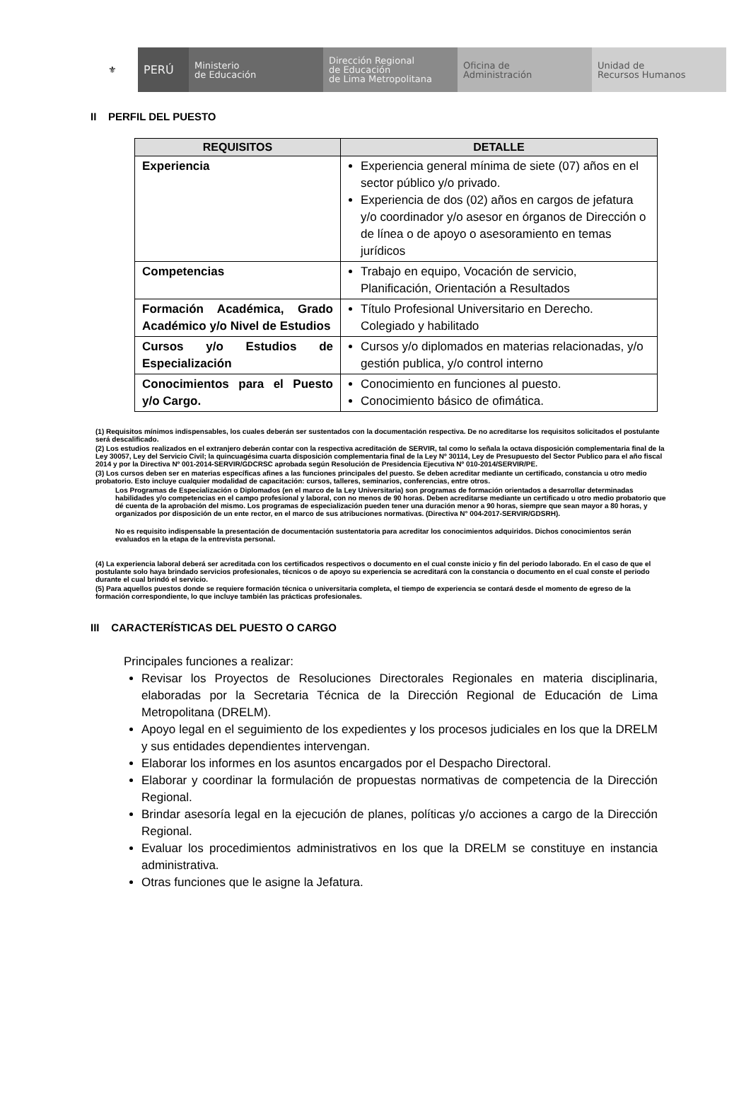⚜
PERÚ
Ministerio
de Educación
Dirección Regional
de Educación
de Lima Metropolitana
Oficina de
Administración
Unidad de
Recursos Humanos
II PERFIL DEL PUESTO
| REQUISITOS | DETALLE |
| --- | --- |
| Experiencia | Experiencia general mínima de siete (07) años en el sector público y/o privado. Experiencia de dos (02) años en cargos de jefatura y/o coordinador y/o asesor en órganos de Dirección o de línea o de apoyo o asesoramiento en temas jurídicos |
| Competencias | Trabajo en equipo, Vocación de servicio, Planificación, Orientación a Resultados |
| Formación Académica, Grado Académico y/o Nivel de Estudios | Título Profesional Universitario en Derecho. Colegiado y habilitado |
| Cursos y/o Estudios de Especialización | Cursos y/o diplomados en materias relacionadas, y/o gestión publica, y/o control interno |
| Conocimientos para el Puesto y/o Cargo. | Conocimiento en funciones al puesto. Conocimiento básico de ofimática. |
(1) Requisitos mínimos indispensables, los cuales deberán ser sustentados con la documentación respectiva. De no acreditarse los requisitos solicitados el postulante será descalificado.
(2) Los estudios realizados en el extranjero deberán contar con la respectiva acreditación de SERVIR, tal como lo señala la octava disposición complementaria final de la Ley 30057, Ley del Servicio Civil; la quincuagésima cuarta disposición complementaria final de la Ley Nº 30114, Ley de Presupuesto del Sector Publico para el año fiscal 2014 y por la Directiva Nº 001-2014-SERVIR/GDCRSC aprobada según Resolución de Presidencia Ejecutiva Nº 010-2014/SERVIR/PE.
(3) Los cursos deben ser en materias específicas afines a las funciones principales del puesto. Se deben acreditar mediante un certificado, constancia u otro medio probatorio. Esto incluye cualquier modalidad de capacitación: cursos, talleres, seminarios, conferencias, entre otros.
Los Programas de Especialización o Diplomados (en el marco de la Ley Universitaria) son programas de formación orientados a desarrollar determinadas habilidades y/o competencias en el campo profesional y laboral, con no menos de 90 horas. Deben acreditarse mediante un certificado u otro medio probatorio que dé cuenta de la aprobación del mismo. Los programas de especialización pueden tener una duración menor a 90 horas, siempre que sean mayor a 80 horas, y organizados por disposición de un ente rector, en el marco de sus atribuciones normativas. (Directiva N° 004-2017-SERVIR/GDSRH).
No es requisito indispensable la presentación de documentación sustentatoria para acreditar los conocimientos adquiridos. Dichos conocimientos serán evaluados en la etapa de la entrevista personal.
(4) La experiencia laboral deberá ser acreditada con los certificados respectivos o documento en el cual conste inicio y fin del periodo laborado. En el caso de que el postulante solo haya brindado servicios profesionales, técnicos o de apoyo su experiencia se acreditará con la constancia o documento en el cual conste el periodo durante el cual brindó el servicio.
(5) Para aquellos puestos donde se requiere formación técnica o universitaria completa, el tiempo de experiencia se contará desde el momento de egreso de la formación correspondiente, lo que incluye también las prácticas profesionales.
III CARACTERÍSTICAS DEL PUESTO O CARGO
Principales funciones a realizar:
Revisar los Proyectos de Resoluciones Directorales Regionales en materia disciplinaria, elaboradas por la Secretaria Técnica de la Dirección Regional de Educación de Lima Metropolitana (DRELM).
Apoyo legal en el seguimiento de los expedientes y los procesos judiciales en los que la DRELM y sus entidades dependientes intervengan.
Elaborar los informes en los asuntos encargados por el Despacho Directoral.
Elaborar y coordinar la formulación de propuestas normativas de competencia de la Dirección Regional.
Brindar asesoría legal en la ejecución de planes, políticas y/o acciones a cargo de la Dirección Regional.
Evaluar los procedimientos administrativos en los que la DRELM se constituye en instancia administrativa.
Otras funciones que le asigne la Jefatura.